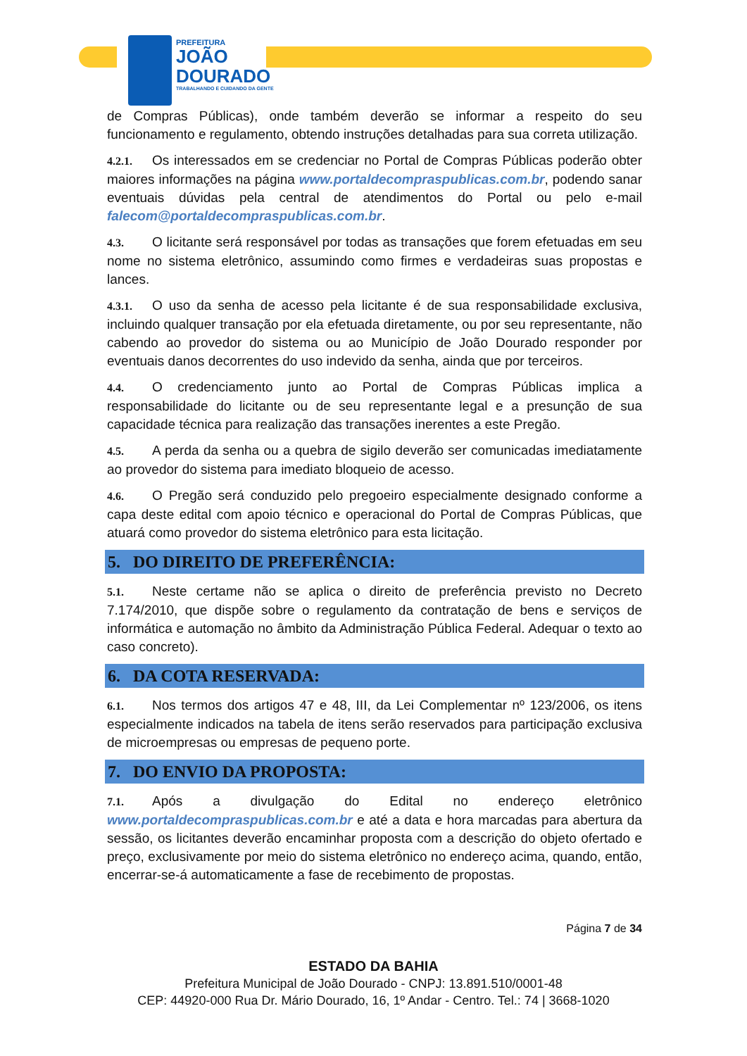PREFEITURA
JOÃO
DOURADO
TRABALHANDO E CUIDANDO DA GENTE
de Compras Públicas), onde também deverão se informar a respeito do seu funcionamento e regulamento, obtendo instruções detalhadas para sua correta utilização.
4.2.1. Os interessados em se credenciar no Portal de Compras Públicas poderão obter maiores informações na página www.portaldecompraspublicas.com.br, podendo sanar eventuais dúvidas pela central de atendimentos do Portal ou pelo e-mail falecom@portaldecompraspublicas.com.br.
4.3. O licitante será responsável por todas as transações que forem efetuadas em seu nome no sistema eletrônico, assumindo como firmes e verdadeiras suas propostas e lances.
4.3.1. O uso da senha de acesso pela licitante é de sua responsabilidade exclusiva, incluindo qualquer transação por ela efetuada diretamente, ou por seu representante, não cabendo ao provedor do sistema ou ao Município de João Dourado responder por eventuais danos decorrentes do uso indevido da senha, ainda que por terceiros.
4.4. O credenciamento junto ao Portal de Compras Públicas implica a responsabilidade do licitante ou de seu representante legal e a presunção de sua capacidade técnica para realização das transações inerentes a este Pregão.
4.5. A perda da senha ou a quebra de sigilo deverão ser comunicadas imediatamente ao provedor do sistema para imediato bloqueio de acesso.
4.6. O Pregão será conduzido pelo pregoeiro especialmente designado conforme a capa deste edital com apoio técnico e operacional do Portal de Compras Públicas, que atuará como provedor do sistema eletrônico para esta licitação.
5. DO DIREITO DE PREFERÊNCIA:
5.1. Neste certame não se aplica o direito de preferência previsto no Decreto 7.174/2010, que dispõe sobre o regulamento da contratação de bens e serviços de informática e automação no âmbito da Administração Pública Federal. Adequar o texto ao caso concreto).
6. DA COTA RESERVADA:
6.1. Nos termos dos artigos 47 e 48, III, da Lei Complementar nº 123/2006, os itens especialmente indicados na tabela de itens serão reservados para participação exclusiva de microempresas ou empresas de pequeno porte.
7. DO ENVIO DA PROPOSTA:
7.1. Após a divulgação do Edital no endereço eletrônico www.portaldecompraspublicas.com.br e até a data e hora marcadas para abertura da sessão, os licitantes deverão encaminhar proposta com a descrição do objeto ofertado e preço, exclusivamente por meio do sistema eletrônico no endereço acima, quando, então, encerrar-se-á automaticamente a fase de recebimento de propostas.
Página 7 de 34
ESTADO DA BAHIA
Prefeitura Municipal de João Dourado - CNPJ: 13.891.510/0001-48
CEP: 44920-000 Rua Dr. Mário Dourado, 16, 1º Andar - Centro. Tel.: 74 | 3668-1020